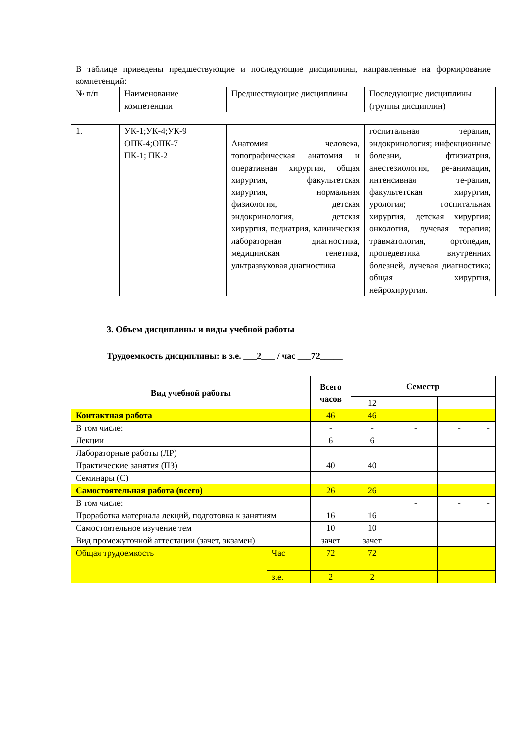В таблице приведены предшествующие и последующие дисциплины, направленные на формирование компетенций:
| № п/п | Наименование компетенции | Предшествующие дисциплины | Последующие дисциплины (группы дисциплин) |
| --- | --- | --- | --- |
| 1. | УК-1;УК-4;УК-9 ОПК-4;ОПК-7 ПК-1; ПК-2 | Анатомия человека, топографическая анатомия и оперативная хирургия, общая хирургия, факультетская хирургия, нормальная физиология, детская эндокринология, детская хирургия, педиатрия, клиническая лабораторная диагностика, медицинская генетика, ультразвуковая диагностика | госпитальная терапия, эндокринология; инфекционные болезни, фтизиатрия, анестезиология, ре-анимация, интенсивная те-рапия, факультетская хирургия, урология; госпитальная хирургия, детская хирургия; онкология, лучевая терапия; травматология, ортопедия, пропедевтика внутренних болезней, лучевая диагностика; общая хирургия, нейрохирургия. |
3. Объем дисциплины и виды учебной работы
Трудоемкость дисциплины: в з.е. ___2___ / час ___72_____
| Вид учебной работы | | Всего часов | Семестр | | | |
| --- | --- | --- | --- | --- | --- | --- |
| | | | 12 | | | |
| Контактная работа | | 46 | 46 | | | |
| В том числе: | | - | - | - | - | - |
| Лекции | | 6 | 6 | | | |
| Лабораторные работы (ЛР) | | | | | | |
| Практические занятия (ПЗ) | | 40 | 40 | | | |
| Семинары (С) | | | | | | |
| Самостоятельная работа (всего) | | 26 | 26 | | | |
| В том числе: | | | | - | - | - |
| Проработка материала лекций, подготовка к занятиям | | 16 | 16 | | | |
| Самостоятельное изучение тем | | 10 | 10 | | | |
| Вид промежуточной аттестации (зачет, экзамен) | | зачет | зачет | | | |
| Общая трудоемкость | Час | 72 | 72 | | | |
| | з.е. | 2 | 2 | | | |